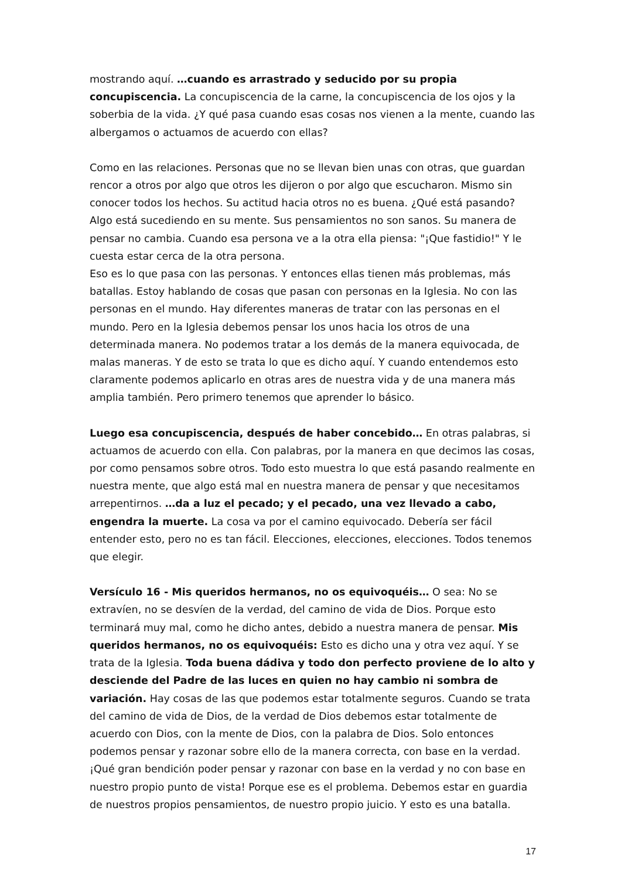mostrando aquí. …cuando es arrastrado y seducido por su propia concupiscencia. La concupiscencia de la carne, la concupiscencia de los ojos y la soberbia de la vida. ¿Y qué pasa cuando esas cosas nos vienen a la mente, cuando las albergamos o actuamos de acuerdo con ellas?
Como en las relaciones. Personas que no se llevan bien unas con otras, que guardan rencor a otros por algo que otros les dijeron o por algo que escucharon. Mismo sin conocer todos los hechos. Su actitud hacia otros no es buena. ¿Qué está pasando? Algo está sucediendo en su mente. Sus pensamientos no son sanos. Su manera de pensar no cambia. Cuando esa persona ve a la otra ella piensa: "¡Que fastidio!" Y le cuesta estar cerca de la otra persona.
Eso es lo que pasa con las personas. Y entonces ellas tienen más problemas, más batallas. Estoy hablando de cosas que pasan con personas en la Iglesia. No con las personas en el mundo. Hay diferentes maneras de tratar con las personas en el mundo. Pero en la Iglesia debemos pensar los unos hacia los otros de una determinada manera. No podemos tratar a los demás de la manera equivocada, de malas maneras. Y de esto se trata lo que es dicho aquí. Y cuando entendemos esto claramente podemos aplicarlo en otras ares de nuestra vida y de una manera más amplia también. Pero primero tenemos que aprender lo básico.
Luego esa concupiscencia, después de haber concebido… En otras palabras, si actuamos de acuerdo con ella. Con palabras, por la manera en que decimos las cosas, por como pensamos sobre otros. Todo esto muestra lo que está pasando realmente en nuestra mente, que algo está mal en nuestra manera de pensar y que necesitamos arrepentirnos. …da a luz el pecado; y el pecado, una vez llevado a cabo, engendra la muerte. La cosa va por el camino equivocado. Debería ser fácil entender esto, pero no es tan fácil. Elecciones, elecciones, elecciones. Todos tenemos que elegir.
Versículo 16 - Mis queridos hermanos, no os equivoquéis… O sea: No se extravíen, no se desvíen de la verdad, del camino de vida de Dios. Porque esto terminará muy mal, como he dicho antes, debido a nuestra manera de pensar. Mis queridos hermanos, no os equivoquéis: Esto es dicho una y otra vez aquí. Y se trata de la Iglesia. Toda buena dádiva y todo don perfecto proviene de lo alto y desciende del Padre de las luces en quien no hay cambio ni sombra de variación. Hay cosas de las que podemos estar totalmente seguros. Cuando se trata del camino de vida de Dios, de la verdad de Dios debemos estar totalmente de acuerdo con Dios, con la mente de Dios, con la palabra de Dios. Solo entonces podemos pensar y razonar sobre ello de la manera correcta, con base en la verdad. ¡Qué gran bendición poder pensar y razonar con base en la verdad y no con base en nuestro propio punto de vista! Porque ese es el problema. Debemos estar en guardia de nuestros propios pensamientos, de nuestro propio juicio. Y esto es una batalla.
17